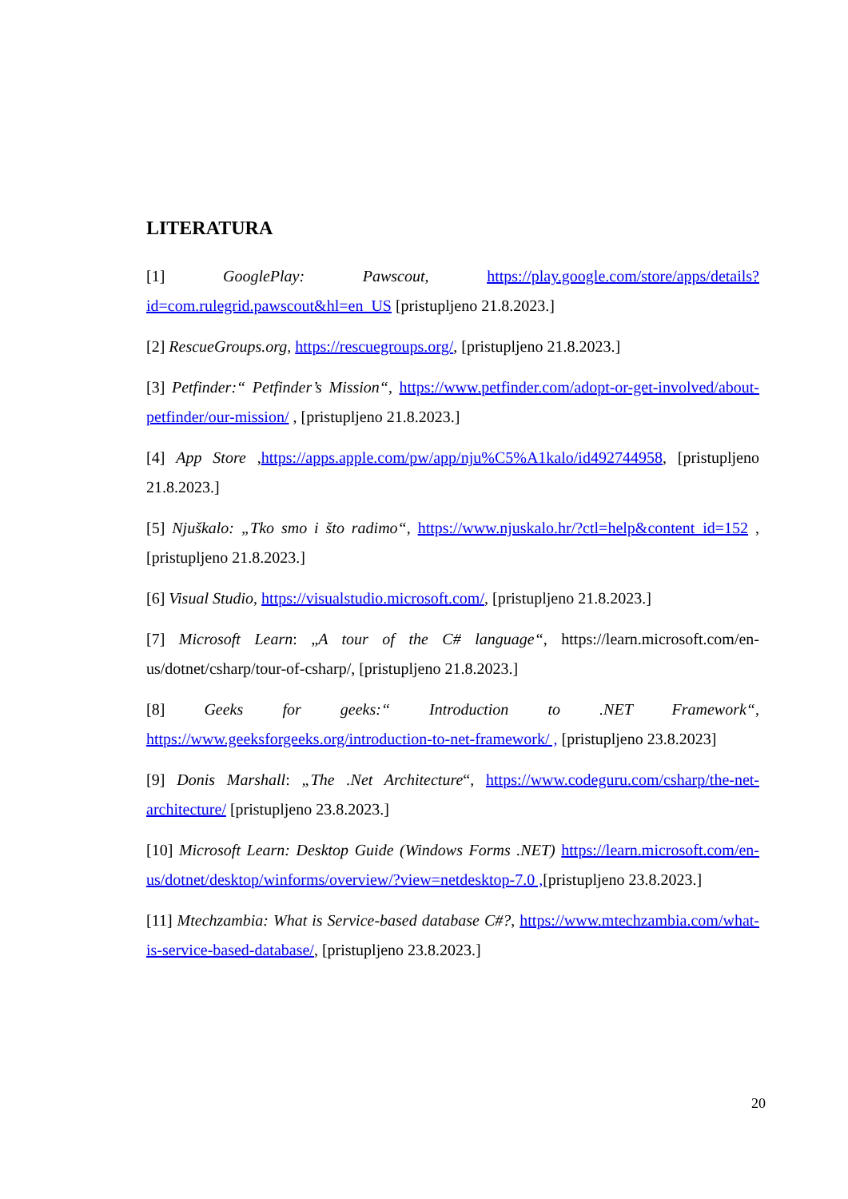LITERATURA
[1] GooglePlay: Pawscout, https://play.google.com/store/apps/details?id=com.rulegrid.pawscout&hl=en_US [pristupljeno 21.8.2023.]
[2] RescueGroups.org, https://rescuegroups.org/, [pristupljeno 21.8.2023.]
[3] Petfinder:“ Petfinder’s Mission“, https://www.petfinder.com/adopt-or-get-involved/about-petfinder/our-mission/ , [pristupljeno 21.8.2023.]
[4] App Store ,https://apps.apple.com/pw/app/nju%C5%A1kalo/id492744958, [pristupljeno 21.8.2023.]
[5] Njuškalo: „Tko smo i što radimo“, https://www.njuskalo.hr/?ctl=help&content_id=152 , [pristupljeno 21.8.2023.]
[6] Visual Studio, https://visualstudio.microsoft.com/, [pristupljeno 21.8.2023.]
[7] Microsoft Learn: „A tour of the C# language“, https://learn.microsoft.com/en-us/dotnet/csharp/tour-of-csharp/, [pristupljeno 21.8.2023.]
[8] Geeks for geeks:“ Introduction to .NET Framework“, https://www.geeksforgeeks.org/introduction-to-net-framework/ , [pristupljeno 23.8.2023]
[9] Donis Marshall: „The .Net Architecture“, https://www.codeguru.com/csharp/the-net-architecture/ [pristupljeno 23.8.2023.]
[10] Microsoft Learn: Desktop Guide (Windows Forms .NET) https://learn.microsoft.com/en-us/dotnet/desktop/winforms/overview/?view=netdesktop-7.0 ,[pristupljeno 23.8.2023.]
[11] Mtechzambia: What is Service-based database C#?, https://www.mtechzambia.com/what-is-service-based-database/, [pristupljeno 23.8.2023.]
20